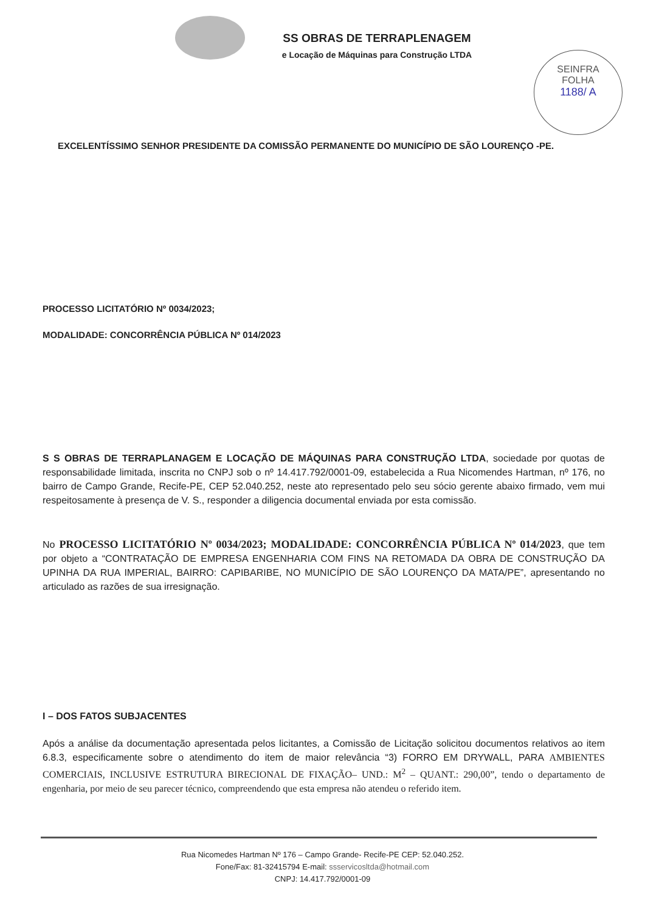SS OBRAS DE TERRAPLENAGEM
e Locação de Máquinas para Construção LTDA
SEINFRA
FOLHA
1188/ A
EXCELENTÍSSIMO SENHOR PRESIDENTE DA COMISSÃO PERMANENTE DO MUNICÍPIO DE SÃO LOURENÇO -PE.
PROCESSO LICITATÓRIO Nº 0034/2023;
MODALIDADE: CONCORRÊNCIA PÚBLICA Nº 014/2023
S S OBRAS DE TERRAPLANAGEM E LOCAÇÃO DE MÁQUINAS PARA CONSTRUÇÃO LTDA, sociedade por quotas de responsabilidade limitada, inscrita no CNPJ sob o nº 14.417.792/0001-09, estabelecida a Rua Nicomendes Hartman, nº 176, no bairro de Campo Grande, Recife-PE, CEP 52.040.252, neste ato representado pelo seu sócio gerente abaixo firmado, vem mui respeitosamente à presença de V. S., responder a diligencia documental enviada por esta comissão.
No PROCESSO LICITATÓRIO Nº 0034/2023; MODALIDADE: CONCORRÊNCIA PÚBLICA Nº 014/2023, que tem por objeto a “CONTRATAÇÃO DE EMPRESA ENGENHARIA COM FINS NA RETOMADA DA OBRA DE CONSTRUÇÃO DA UPINHA DA RUA IMPERIAL, BAIRRO: CAPIBARIBE, NO MUNICÍPIO DE SÃO LOURENÇO DA MATA/PE”, apresentando no articulado as razões de sua irresignação.
I – DOS FATOS SUBJACENTES
Após a análise da documentação apresentada pelos licitantes, a Comissão de Licitação solicitou documentos relativos ao item 6.8.3, especificamente sobre o atendimento do item de maior relevância “3) FORRO EM DRYWALL, PARA AMBIENTES COMERCIAIS, INCLUSIVE ESTRUTURA BIRECIONAL DE FIXAÇÃO– UND.: M<sup>2</sup> – QUANT.: 290,00”, tendo o departamento de engenharia, por meio de seu parecer técnico, compreendendo que esta empresa não atendeu o referido item.
Rua Nicomedes Hartman Nº 176 – Campo Grande- Recife-PE CEP: 52.040.252.
Fone/Fax: 81-32415794 E-mail: ssservicosltda@hotmail.com
CNPJ: 14.417.792/0001-09